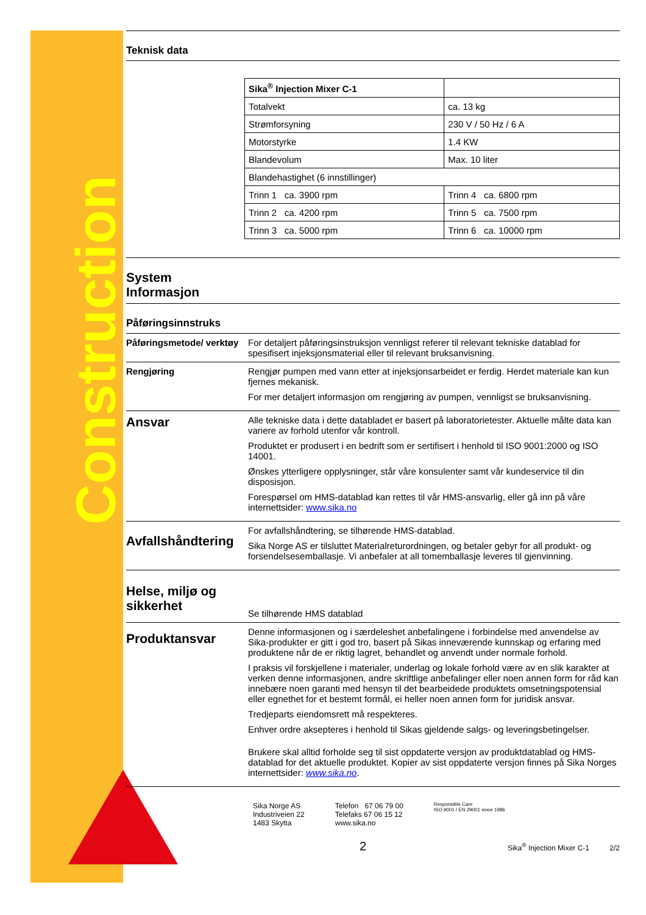Construction
Teknisk data
| Sika<sup>®</sup> Injection Mixer C-1 | |
| Totalvekt | ca. 13 kg |
| Strømforsyning | 230 V / 50 Hz / 6 A |
| Motorstyrke | 1.4 KW |
| Blandevolum | Max. 10 liter |
| Blandehastighet (6 innstillinger) | |
| Trinn 1 ca. 3900 rpm | Trinn 4 ca. 6800 rpm |
| Trinn 2 ca. 4200 rpm | Trinn 5 ca. 7500 rpm |
| Trinn 3 ca. 5000 rpm | Trinn 6 ca. 10000 rpm |
System
Informasjon
Påføringsinnstruks
Påføringsmetode/ verktøy
For detaljert påføringsinstruksjon vennligst referer til relevant tekniske datablad for spesifisert injeksjonsmaterial eller til relevant bruksanvisning.
Rengjøring Rengjør pumpen med vann etter at injeksjonsarbeidet er ferdig. Herdet materiale kan kun fjernes mekanisk.
For mer detaljert informasjon om rengjøring av pumpen, vennligst se bruksanvisning.
Ansvar
Alle tekniske data i dette databladet er basert på laboratorietester. Aktuelle målte data kan variere av forhold utenfor vår kontroll.
Produktet er produsert i en bedrift som er sertifisert i henhold til ISO 9001:2000 og ISO 14001.
Ønskes ytterligere opplysninger, står våre konsulenter samt vår kundeservice til din disposisjon.
Forespørsel om HMS-datablad kan rettes til vår HMS-ansvarlig, eller gå inn på våre internettsider: www.sika.no
Avfallshåndtering
For avfallshåndtering, se tilhørende HMS-datablad.
Sika Norge AS er tilsluttet Materialreturordningen, og betaler gebyr for all produkt- og forsendelsesemballasje. Vi anbefaler at all tomemballasje leveres til gjenvinning.
Helse, miljø og sikkerhet
Se tilhørende HMS datablad
Produktansvar
Denne informasjonen og i særdeleshet anbefalingene i forbindelse med anvendelse av Sika-produkter er gitt i god tro, basert på Sikas inneværende kunnskap og erfaring med produktene når de er riktig lagret, behandlet og anvendt under normale forhold.
I praksis vil forskjellene i materialer, underlag og lokale forhold være av en slik karakter at verken denne informasjonen, andre skriftlige anbefalinger eller noen annen form for råd kan innebære noen garanti med hensyn til det bearbeidede produktets omsetningspotensial eller egnethet for et bestemt formål, ei heller noen annen form for juridisk ansvar.
Tredjeparts eiendomsrett må respekteres.
Enhver ordre aksepteres i henhold til Sikas gjeldende salgs- og leveringsbetingelser.
Brukere skal alltid forholde seg til sist oppdaterte versjon av produktdatablad og HMS-datablad for det aktuelle produktet. Kopier av sist oppdaterte versjon finnes på Sika Norges internettsider: www.sika.no.
Sika Norge AS
Industriveien 22
1483 Skytta
Telefon 67 06 79 00
Telefaks 67 06 15 12
www.sika.no
Responsible Care
ISO 9001 / EN 29001 since 1986
2
Sika<sup>®</sup> Injection Mixer C-1 2/2